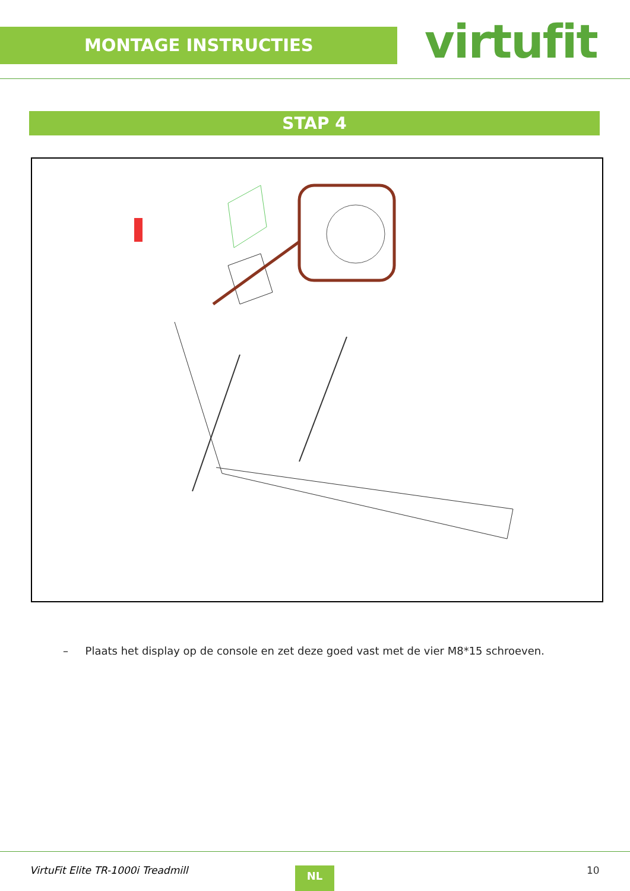MONTAGE INSTRUCTIES virtufit
STAP 4
– Plaats het display op de console en zet deze goed vast met de vier M8*15 schroeven.
VirtuFit Elite TR-1000i Treadmill
NL 10